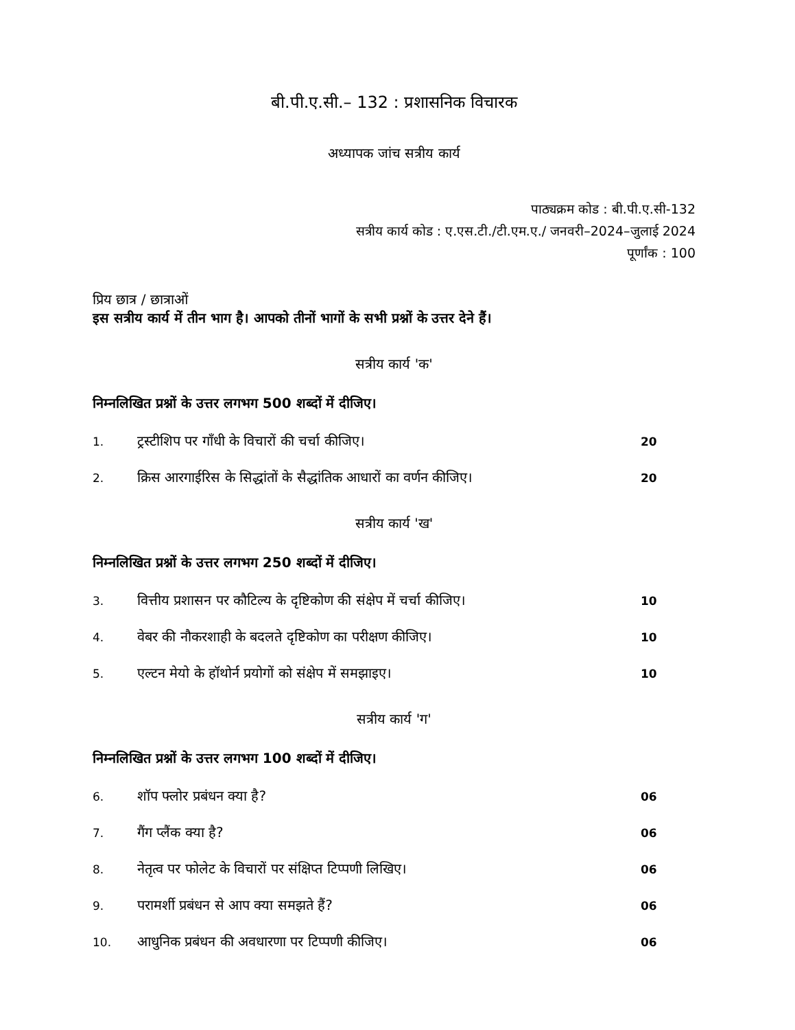बी.पी.ए.सी.– 132 : प्रशासनिक विचारक
अध्यापक जांच सत्रीय कार्य
पाठ्यक्रम कोड : बी.पी.ए.सी-132
सत्रीय कार्य कोड : ए.एस.टी./टी.एम.ए./ जनवरी–2024–जुलाई 2024
पूर्णांक : 100
प्रिय छात्र / छात्राओं
इस सत्रीय कार्य में तीन भाग है। आपको तीनों भागों के सभी प्रश्नों के उत्तर देने हैं।
सत्रीय कार्य 'क'
निम्नलिखित प्रश्नों के उत्तर लगभग 500 शब्दों में दीजिए।
1. ट्रस्टीशिप पर गाँधी के विचारों की चर्चा कीजिए। 20
2. क्रिस आरगाईरिस के सिद्धांतों के सैद्धांतिक आधारों का वर्णन कीजिए। 20
सत्रीय कार्य 'ख'
निम्नलिखित प्रश्नों के उत्तर लगभग 250 शब्दों में दीजिए।
3. वित्तीय प्रशासन पर कौटिल्य के दृष्टिकोण की संक्षेप में चर्चा कीजिए। 10
4. वेबर की नौकरशाही के बदलते दृष्टिकोण का परीक्षण कीजिए। 10
5. एल्टन मेयो के हॉथोर्न प्रयोगों को संक्षेप में समझाइए। 10
सत्रीय कार्य 'ग'
निम्नलिखित प्रश्नों के उत्तर लगभग 100 शब्दों में दीजिए।
6. शॉप फ्लोर प्रबंधन क्या है? 06
7. गैंग प्लैंक क्या है? 06
8. नेतृत्व पर फोलेट के विचारों पर संक्षिप्त टिप्पणी लिखिए। 06
9. परामर्शी प्रबंधन से आप क्या समझते हैं? 06
10. आधुनिक प्रबंधन की अवधारणा पर टिप्पणी कीजिए। 06